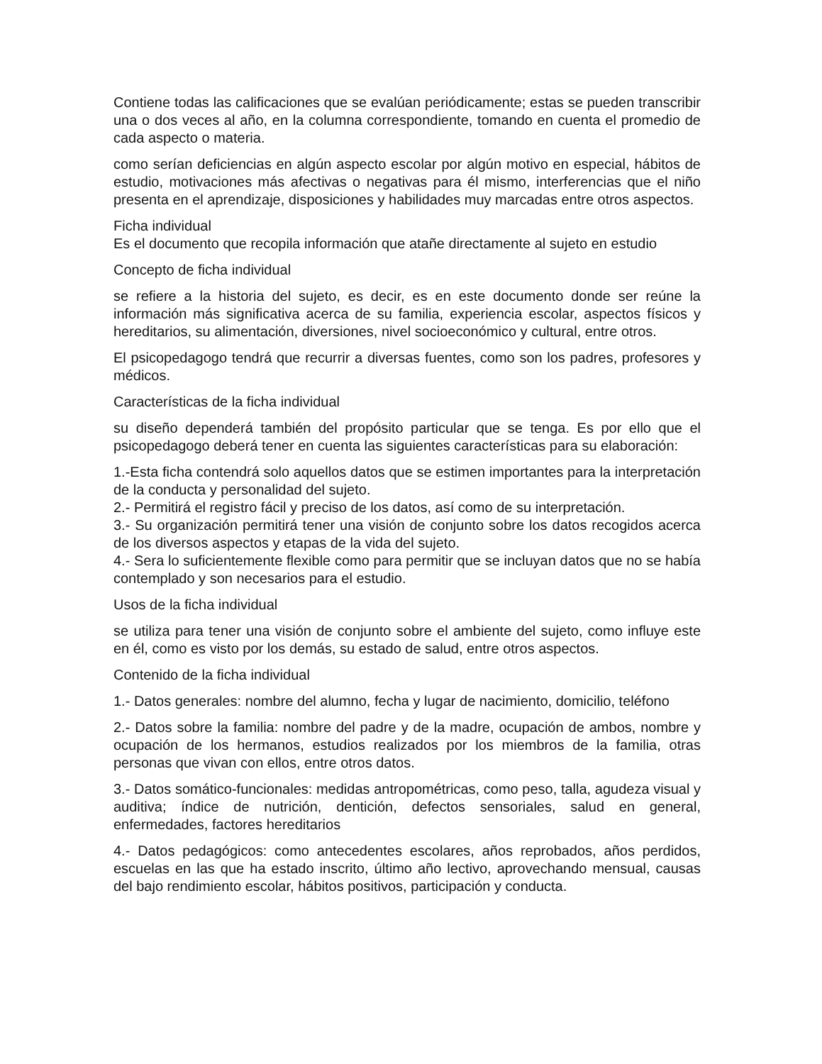Contiene todas las calificaciones que se evalúan periódicamente; estas se pueden transcribir una o dos veces al año, en la columna correspondiente, tomando en cuenta el promedio de cada aspecto o materia.
como serían deficiencias en algún aspecto escolar por algún motivo en especial, hábitos de estudio, motivaciones más afectivas o negativas para él mismo, interferencias que el niño presenta en el aprendizaje, disposiciones y habilidades muy marcadas entre otros aspectos.
Ficha individual
Es el documento que recopila información que atañe directamente al sujeto en estudio
Concepto de ficha individual
se refiere a la historia del sujeto, es decir, es en este documento donde ser reúne la información más significativa acerca de su familia, experiencia escolar, aspectos físicos y hereditarios, su alimentación, diversiones, nivel socioeconómico y cultural, entre otros.
El psicopedagogo tendrá que recurrir a diversas fuentes, como son los padres, profesores y médicos.
Características de la ficha individual
su diseño dependerá también del propósito particular que se tenga. Es por ello que el psicopedagogo deberá tener en cuenta las siguientes características para su elaboración:
1.-Esta ficha contendrá solo aquellos datos que se estimen importantes para la interpretación de la conducta y personalidad del sujeto.
2.- Permitirá el registro fácil y preciso de los datos, así como de su interpretación.
3.- Su organización permitirá tener una visión de conjunto sobre los datos recogidos acerca de los diversos aspectos y etapas de la vida del sujeto.
4.- Sera lo suficientemente flexible como para permitir que se incluyan datos que no se había contemplado y son necesarios para el estudio.
Usos de la ficha individual
se utiliza para tener una visión de conjunto sobre el ambiente del sujeto, como influye este en él, como es visto por los demás, su estado de salud, entre otros aspectos.
Contenido de la ficha individual
1.- Datos generales: nombre del alumno, fecha y lugar de nacimiento, domicilio, teléfono
2.- Datos sobre la familia: nombre del padre y de la madre, ocupación de ambos, nombre y ocupación de los hermanos, estudios realizados por los miembros de la familia, otras personas que vivan con ellos, entre otros datos.
3.- Datos somático-funcionales: medidas antropométricas, como peso, talla, agudeza visual y auditiva; índice de nutrición, dentición, defectos sensoriales, salud en general, enfermedades, factores hereditarios
4.- Datos pedagógicos: como antecedentes escolares, años reprobados, años perdidos, escuelas en las que ha estado inscrito, último año lectivo, aprovechando mensual, causas del bajo rendimiento escolar, hábitos positivos, participación y conducta.